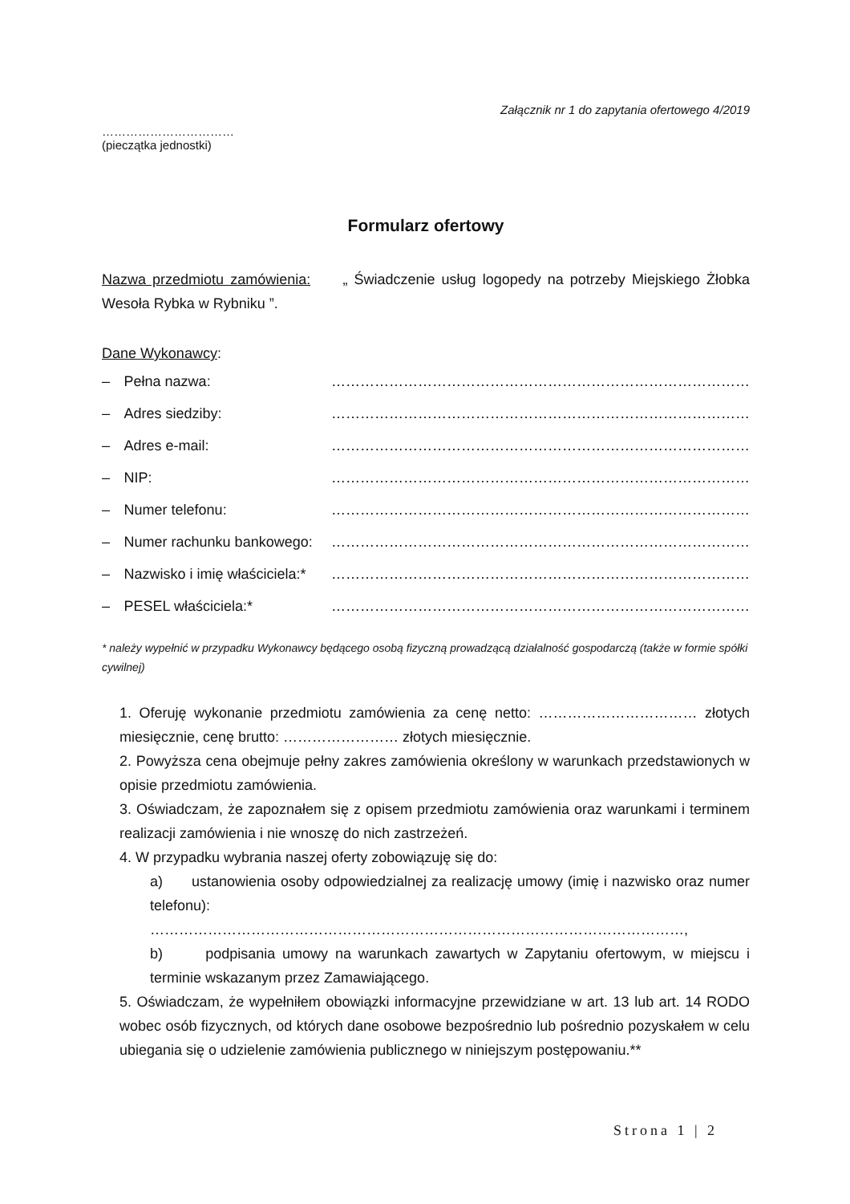Załącznik nr 1 do zapytania ofertowego 4/2019
……………………………
(pieczątka jednostki)
Formularz ofertowy
Nazwa przedmiotu zamówienia: „ Świadczenie usług logopedy na potrzeby Miejskiego Żłobka Wesoła Rybka w Rybniku ”.
Dane Wykonawcy:
– Pełna nazwa: ……………………………………………………………………………
– Adres siedziby: ……………………………………………………………………………
– Adres e-mail: ……………………………………………………………………………
– NIP: ……………………………………………………………………………
– Numer telefonu: ……………………………………………………………………………
– Numer rachunku bankowego: ……………………………………………………………………………
– Nazwisko i imię właściciela:* ……………………………………………………………………………
– PESEL właściciela:* ……………………………………………………………………………
* należy wypełnić w przypadku Wykonawcy będącego osobą fizyczną prowadzącą działalność gospodarczą (także w formie spółki cywilnej)
1. Oferuję wykonanie przedmiotu zamówienia za cenę netto: …………………………… złotych miesięcznie, cenę brutto: …………………… złotych miesięcznie.
2. Powyższa cena obejmuje pełny zakres zamówienia określony w warunkach przedstawionych w opisie przedmiotu zamówienia.
3. Oświadczam, że zapoznałem się z opisem przedmiotu zamówienia oraz warunkami i terminem realizacji zamówienia i nie wnoszę do nich zastrzeżeń.
4. W przypadku wybrania naszej oferty zobowiązuję się do:
a) ustanowienia osoby odpowiedzialnej za realizację umowy (imię i nazwisko oraz numer telefonu):
…………………………………………………………………………………………………,
b) podpisania umowy na warunkach zawartych w Zapytaniu ofertowym, w miejscu i terminie wskazanym przez Zamawiającego.
5. Oświadczam, że wypełniłem obowiązki informacyjne przewidziane w art. 13 lub art. 14 RODO wobec osób fizycznych, od których dane osobowe bezpośrednio lub pośrednio pozyskałem w celu ubiegania się o udzielenie zamówienia publicznego w niniejszym postępowaniu.**
Strona 1 | 2